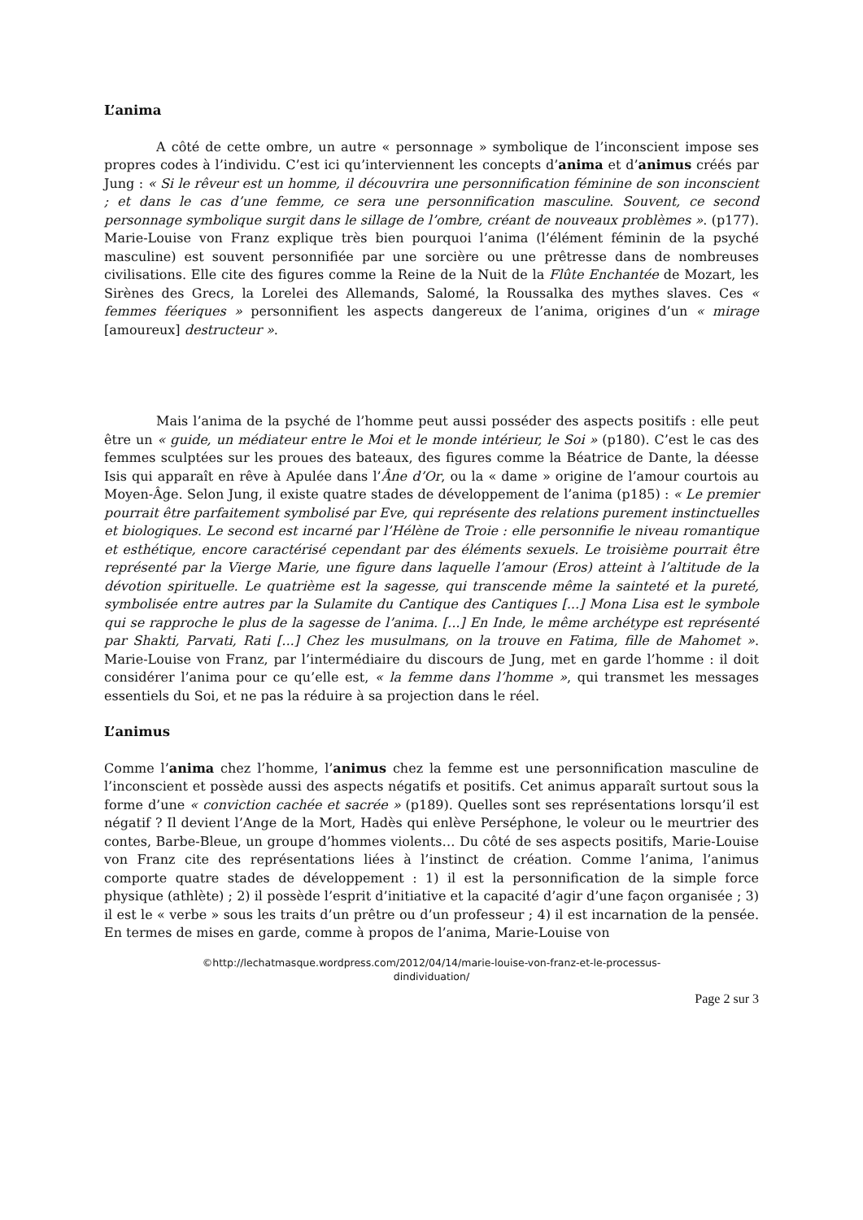L’anima
A côté de cette ombre, un autre « personnage » symbolique de l’inconscient impose ses propres codes à l’individu. C’est ici qu’interviennent les concepts d’anima et d’animus créés par Jung : « Si le rêveur est un homme, il découvrira une personnification féminine de son inconscient ; et dans le cas d’une femme, ce sera une personnification masculine. Souvent, ce second personnage symbolique surgit dans le sillage de l’ombre, créant de nouveaux problèmes ». (p177). Marie-Louise von Franz explique très bien pourquoi l’anima (l’élément féminin de la psyché masculine) est souvent personnifiée par une sorcière ou une prêtresse dans de nombreuses civilisations. Elle cite des figures comme la Reine de la Nuit de la Flûte Enchantée de Mozart, les Sirènes des Grecs, la Lorelei des Allemands, Salomé, la Roussalka des mythes slaves. Ces « femmes féeriques » personnifient les aspects dangereux de l’anima, origines d’un « mirage [amoureux] destructeur ».
Mais l’anima de la psyché de l’homme peut aussi posséder des aspects positifs : elle peut être un « guide, un médiateur entre le Moi et le monde intérieur, le Soi » (p180). C’est le cas des femmes sculptées sur les proues des bateaux, des figures comme la Béatrice de Dante, la déesse Isis qui apparaît en rêve à Apulée dans l’Âne d’Or, ou la « dame » origine de l’amour courtois au Moyen-Âge. Selon Jung, il existe quatre stades de développement de l’anima (p185) : « Le premier pourrait être parfaitement symbolisé par Eve, qui représente des relations purement instinctuelles et biologiques. Le second est incarné par l’Hélène de Troie : elle personnifie le niveau romantique et esthétique, encore caractérisé cependant par des éléments sexuels. Le troisième pourrait être représenté par la Vierge Marie, une figure dans laquelle l’amour (Eros) atteint à l’altitude de la dévotion spirituelle. Le quatrième est la sagesse, qui transcende même la sainteté et la pureté, symbolisée entre autres par la Sulamite du Cantique des Cantiques [...] Mona Lisa est le symbole qui se rapproche le plus de la sagesse de l’anima. [...] En Inde, le même archétype est représenté par Shakti, Parvati, Rati [...] Chez les musulmans, on la trouve en Fatima, fille de Mahomet ». Marie-Louise von Franz, par l’intermédiaire du discours de Jung, met en garde l’homme : il doit considérer l’anima pour ce qu’elle est, « la femme dans l’homme », qui transmet les messages essentiels du Soi, et ne pas la réduire à sa projection dans le réel.
L’animus
Comme l’anima chez l’homme, l’animus chez la femme est une personnification masculine de l’inconscient et possède aussi des aspects négatifs et positifs. Cet animus apparaît surtout sous la forme d’une « conviction cachée et sacrée » (p189). Quelles sont ses représentations lorsqu’il est négatif ? Il devient l’Ange de la Mort, Hadès qui enlève Perséphone, le voleur ou le meurtrier des contes, Barbe-Bleue, un groupe d’hommes violents… Du côté de ses aspects positifs, Marie-Louise von Franz cite des représentations liées à l’instinct de création. Comme l’anima, l’animus comporte quatre stades de développement : 1) il est la personnification de la simple force physique (athlète) ; 2) il possède l’esprit d’initiative et la capacité d’agir d’une façon organisée ; 3) il est le « verbe » sous les traits d’un prêtre ou d’un professeur ; 4) il est incarnation de la pensée. En termes de mises en garde, comme à propos de l’anima, Marie-Louise von
©http://lechatmasque.wordpress.com/2012/04/14/marie-louise-von-franz-et-le-processus-
dindividuation/
Page 2 sur 3